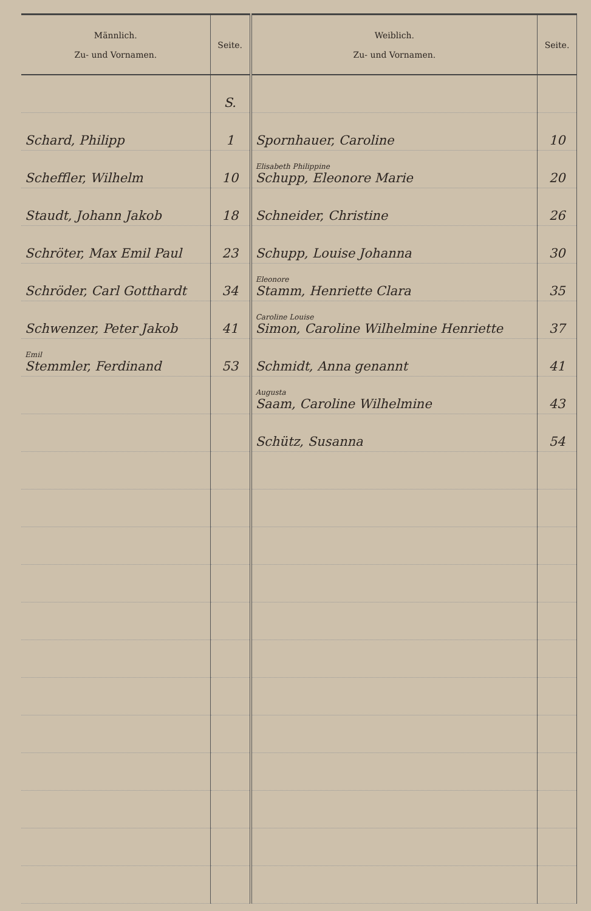| Männlich. Zu- und Vornamen. | Seite. | Weiblich. Zu- und Vornamen. | Seite. |
| --- | --- | --- | --- |
| | S. | | |
| Schard, Philipp | 1 | Spornhauer, Caroline | 10 |
| Scheffler, Wilhelm | 10 | Elisabeth Philippine Schupp, Eleonore Marie | 20 |
| Staudt, Johann Jakob | 18 | Schneider, Christine | 26 |
| Schröter, Max Emil Paul | 23 | Schupp, Louise Johanna | 30 |
| Schröder, Carl Gotthardt | 34 | Eleonore Stamm, Henriette Clara | 35 |
| Schwenzer, Peter Jakob | 41 | Caroline Louise Simon, Caroline Wilhelmine Henriette | 37 |
| Emil Stemmler, Ferdinand | 53 | Schmidt, Anna genannt | 41 |
| | | Augusta Saam, Caroline Wilhelmine | 43 |
| | | Schütz, Susanna | 54 |